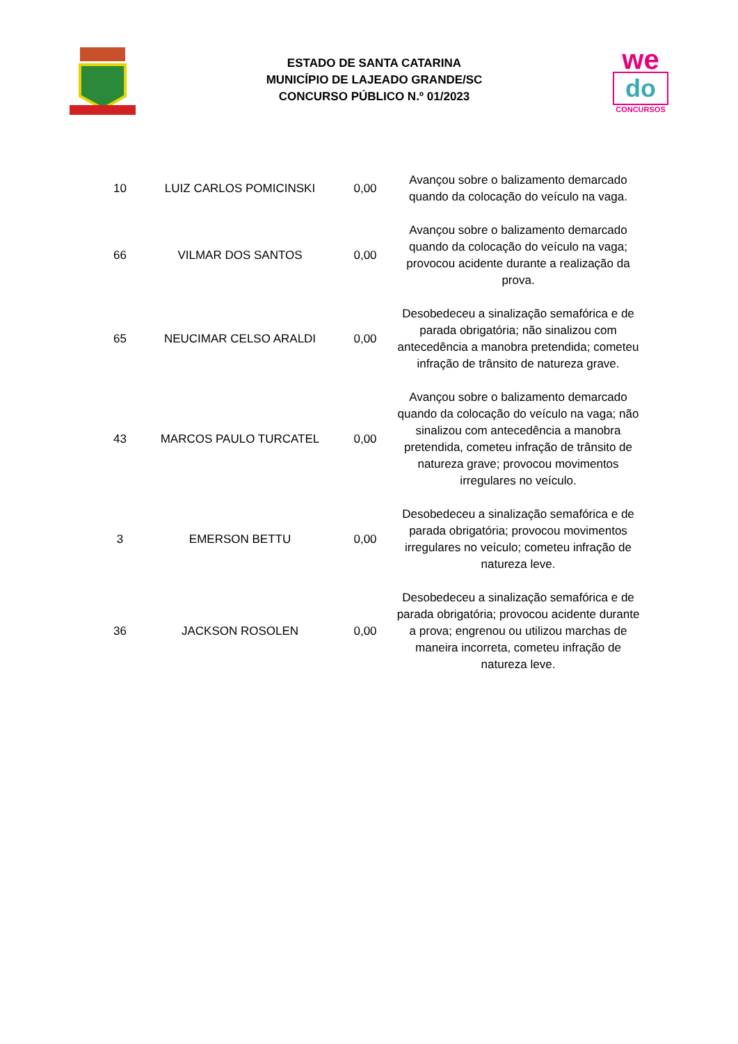ESTADO DE SANTA CATARINA
MUNICÍPIO DE LAJEADO GRANDE/SC
CONCURSO PÚBLICO N.º 01/2023
we
do
CONCURSOS
| 10 | LUIZ CARLOS POMICINSKI | 0,00 | Avançou sobre o balizamento demarcado quando da colocação do veículo na vaga. |
| 66 | VILMAR DOS SANTOS | 0,00 | Avançou sobre o balizamento demarcado quando da colocação do veículo na vaga; provocou acidente durante a realização da prova. |
| 65 | NEUCIMAR CELSO ARALDI | 0,00 | Desobedeceu a sinalização semafórica e de parada obrigatória; não sinalizou com antecedência a manobra pretendida; cometeu infração de trânsito de natureza grave. |
| 43 | MARCOS PAULO TURCATEL | 0,00 | Avançou sobre o balizamento demarcado quando da colocação do veículo na vaga; não sinalizou com antecedência a manobra pretendida, cometeu infração de trânsito de natureza grave; provocou movimentos irregulares no veículo. |
| 3 | EMERSON BETTU | 0,00 | Desobedeceu a sinalização semafórica e de parada obrigatória; provocou movimentos irregulares no veículo; cometeu infração de natureza leve. |
| 36 | JACKSON ROSOLEN | 0,00 | Desobedeceu a sinalização semafórica e de parada obrigatória; provocou acidente durante a prova; engrenou ou utilizou marchas de maneira incorreta, cometeu infração de natureza leve. |